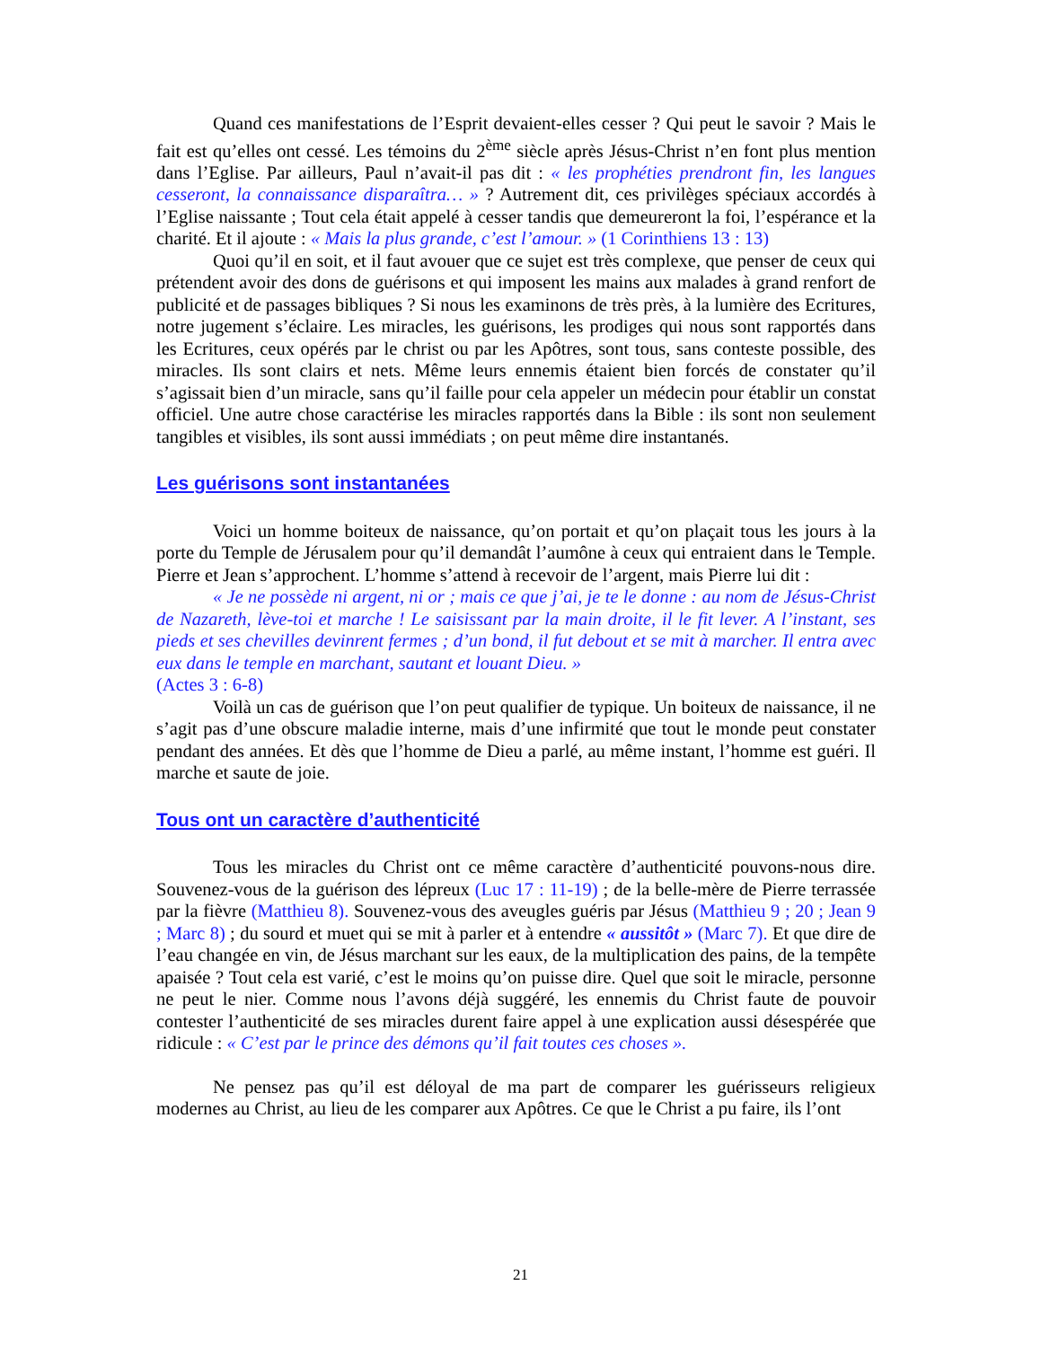Quand ces manifestations de l’Esprit devaient-elles cesser ? Qui peut le savoir ? Mais le fait est qu’elles ont cessé. Les témoins du 2<sup>ème</sup> siècle après Jésus-Christ n’en font plus mention dans l’Eglise. Par ailleurs, Paul n’avait-il pas dit : « les prophéties prendront fin, les langues cesseront, la connaissance disparaîtra… » ? Autrement dit, ces privilèges spéciaux accordés à l’Eglise naissante ; Tout cela était appelé à cesser tandis que demeureront la foi, l’espérance et la charité. Et il ajoute : « Mais la plus grande, c’est l’amour. » (1 Corinthiens 13 : 13)
Quoi qu’il en soit, et il faut avouer que ce sujet est très complexe, que penser de ceux qui prétendent avoir des dons de guérisons et qui imposent les mains aux malades à grand renfort de publicité et de passages bibliques ? Si nous les examinons de très près, à la lumière des Ecritures, notre jugement s’éclaire. Les miracles, les guérisons, les prodiges qui nous sont rapportés dans les Ecritures, ceux opérés par le christ ou par les Apôtres, sont tous, sans conteste possible, des miracles. Ils sont clairs et nets. Même leurs ennemis étaient bien forcés de constater qu’il s’agissait bien d’un miracle, sans qu’il faille pour cela appeler un médecin pour établir un constat officiel. Une autre chose caractérise les miracles rapportés dans la Bible : ils sont non seulement tangibles et visibles, ils sont aussi immédiats ; on peut même dire instantanés.
Les guérisons sont instantanées
Voici un homme boiteux de naissance, qu’on portait et qu’on plaçait tous les jours à la porte du Temple de Jérusalem pour qu’il demandât l’aumône à ceux qui entraient dans le Temple. Pierre et Jean s’approchent. L’homme s’attend à recevoir de l’argent, mais Pierre lui dit :
« Je ne possède ni argent, ni or ; mais ce que j’ai, je te le donne : au nom de Jésus-Christ de Nazareth, lève-toi et marche ! Le saisissant par la main droite, il le fit lever. A l’instant, ses pieds et ses chevilles devinrent fermes ; d’un bond, il fut debout et se mit à marcher. Il entra avec eux dans le temple en marchant, sautant et louant Dieu. »
(Actes 3 : 6-8)
Voilà un cas de guérison que l’on peut qualifier de typique. Un boiteux de naissance, il ne s’agit pas d’une obscure maladie interne, mais d’une infirmité que tout le monde peut constater pendant des années. Et dès que l’homme de Dieu a parlé, au même instant, l’homme est guéri. Il marche et saute de joie.
Tous ont un caractère d’authenticité
Tous les miracles du Christ ont ce même caractère d’authenticité pouvons-nous dire. Souvenez-vous de la guérison des lépreux (Luc 17 : 11-19) ; de la belle-mère de Pierre terrassée par la fièvre (Matthieu 8). Souvenez-vous des aveugles guéris par Jésus (Matthieu 9 ; 20 ; Jean 9 ; Marc 8) ; du sourd et muet qui se mit à parler et à entendre « aussitôt » (Marc 7). Et que dire de l’eau changée en vin, de Jésus marchant sur les eaux, de la multiplication des pains, de la tempête apaisée ? Tout cela est varié, c’est le moins qu’on puisse dire. Quel que soit le miracle, personne ne peut le nier. Comme nous l’avons déjà suggéré, les ennemis du Christ faute de pouvoir contester l’authenticité de ses miracles durent faire appel à une explication aussi désespérée que ridicule : « C’est par le prince des démons qu’il fait toutes ces choses ».
Ne pensez pas qu’il est déloyal de ma part de comparer les guérisseurs religieux modernes au Christ, au lieu de les comparer aux Apôtres. Ce que le Christ a pu faire, ils l’ont
21